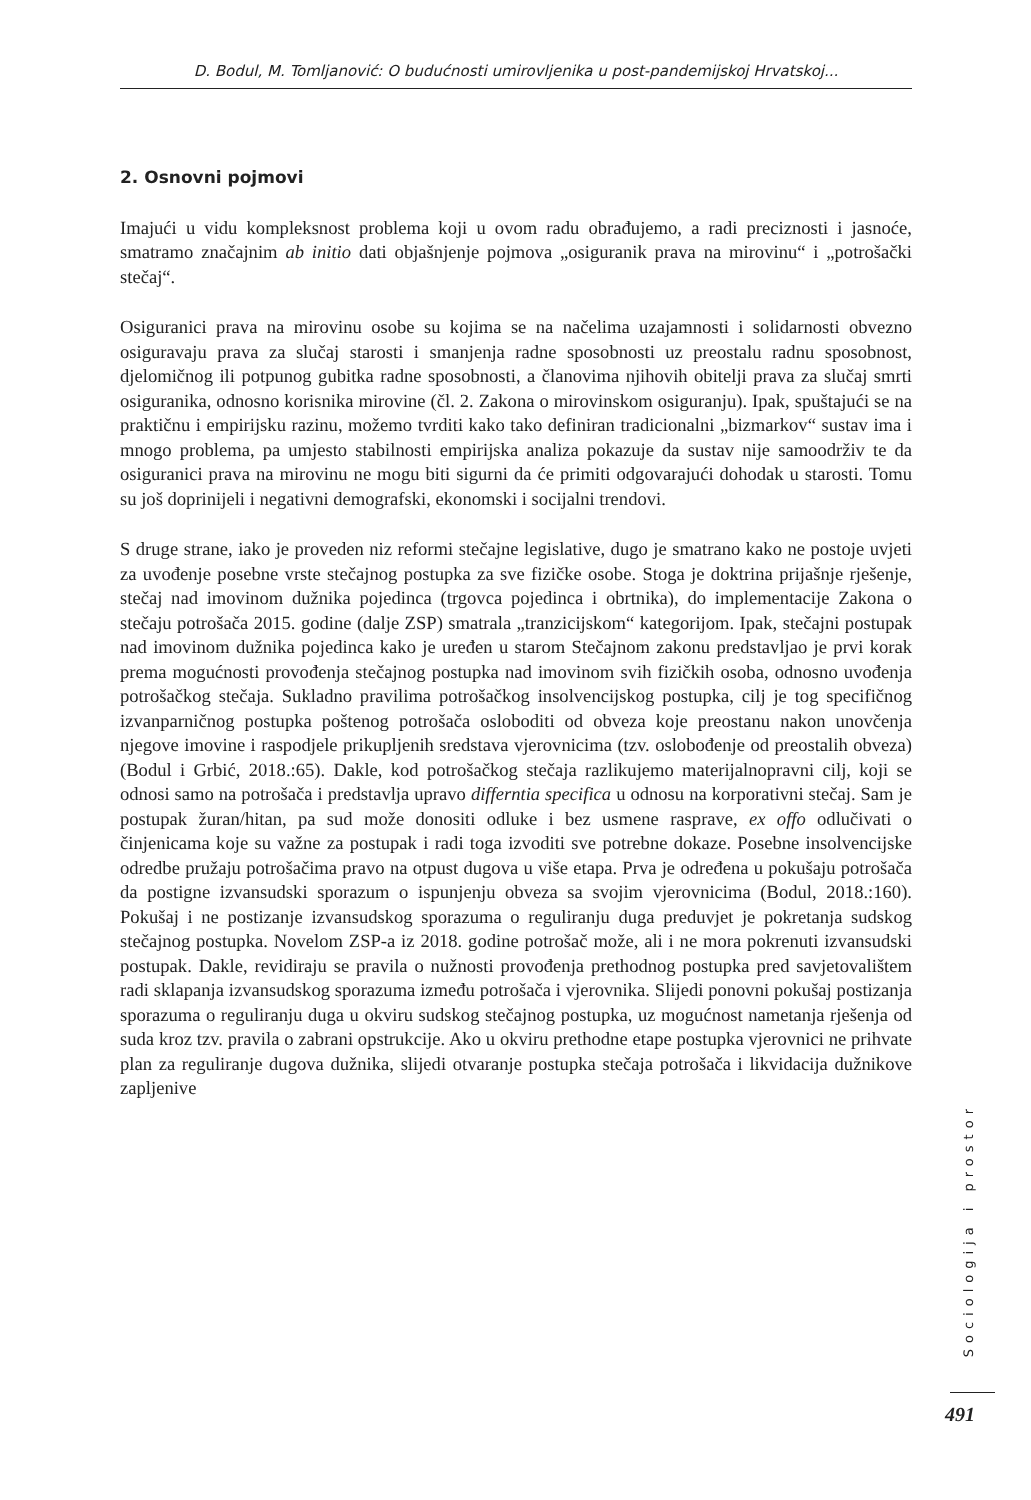D. Bodul, M. Tomljanović: O budućnosti umirovljenika u post-pandemijskoj Hrvatskoj...
2. Osnovni pojmovi
Imajući u vidu kompleksnost problema koji u ovom radu obrađujemo, a radi preciznosti i jasnoće, smatramo značajnim ab initio dati objašnjenje pojmova „osiguranik prava na mirovinu“ i „potrošački stečaj“.
Osiguranici prava na mirovinu osobe su kojima se na načelima uzajamnosti i solidarnosti obvezno osiguravaju prava za slučaj starosti i smanjenja radne sposobnosti uz preostalu radnu sposobnost, djelomičnog ili potpunog gubitka radne sposobnosti, a članovima njihovih obitelji prava za slučaj smrti osiguranika, odnosno korisnika mirovine (čl. 2. Zakona o mirovinskom osiguranju). Ipak, spuštajući se na praktičnu i empirijsku razinu, možemo tvrditi kako tako definiran tradicionalni „bizmarkov“ sustav ima i mnogo problema, pa umjesto stabilnosti empirijska analiza pokazuje da sustav nije samoodrživ te da osiguranici prava na mirovinu ne mogu biti sigurni da će primiti odgovarajući dohodak u starosti. Tomu su još doprinijeli i negativni demografski, ekonomski i socijalni trendovi.
S druge strane, iako je proveden niz reformi stečajne legislative, dugo je smatrano kako ne postoje uvjeti za uvođenje posebne vrste stečajnog postupka za sve fizičke osobe. Stoga je doktrina prijašnje rješenje, stečaj nad imovinom dužnika pojedinca (trgovca pojedinca i obrtnika), do implementacije Zakona o stečaju potrošača 2015. godine (dalje ZSP) smatrala „tranzicijskom“ kategorijom. Ipak, stečajni postupak nad imovinom dužnika pojedinca kako je uređen u starom Stečajnom zakonu predstavljao je prvi korak prema mogućnosti provođenja stečajnog postupka nad imovinom svih fizičkih osoba, odnosno uvođenja potrošačkog stečaja. Sukladno pravilima potrošačkog insolvencijskog postupka, cilj je tog specifičnog izvanparničnog postupka poštenog potrošača osloboditi od obveza koje preostanu nakon unovčenja njegove imovine i raspodjele prikupljenih sredstava vjerovnicima (tzv. oslobođenje od preostalih obveza) (Bodul i Grbić, 2018.:65). Dakle, kod potrošačkog stečaja razlikujemo materijalnopravni cilj, koji se odnosi samo na potrošača i predstavlja upravo differntia specifica u odnosu na korporativni stečaj. Sam je postupak žuran/hitan, pa sud može donositi odluke i bez usmene rasprave, ex offo odlučivati o činjenicama koje su važne za postupak i radi toga izvoditi sve potrebne dokaze. Posebne insolvencijske odredbe pružaju potrošačima pravo na otpust dugova u više etapa. Prva je određena u pokušaju potrošača da postigne izvansudski sporazum o ispunjenju obveza sa svojim vjerovnicima (Bodul, 2018.:160). Pokušaj i ne postizanje izvansudskog sporazuma o reguliranju duga preduvjet je pokretanja sudskog stečajnog postupka. Novelom ZSP-a iz 2018. godine potrošač može, ali i ne mora pokrenuti izvansudski postupak. Dakle, revidiraju se pravila o nužnosti provođenja prethodnog postupka pred savjetovalištem radi sklapanja izvansudskog sporazuma između potrošača i vjerovnika. Slijedi ponovni pokušaj postizanja sporazuma o reguliranju duga u okviru sudskog stečajnog postupka, uz mogućnost nametanja rješenja od suda kroz tzv. pravila o zabrani opstrukcije. Ako u okviru prethodne etape postupka vjerovnici ne prihvate plan za reguliranje dugova dužnika, slijedi otvaranje postupka stečaja potrošača i likvidacija dužnikove zapljenive
Sociologija i prostor
491